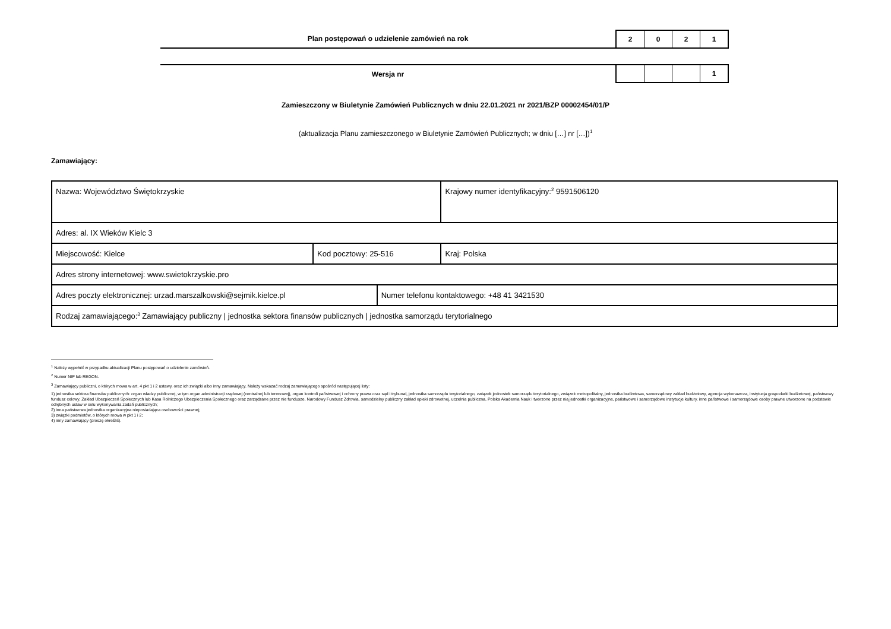Plan postępowań o udzielenie zamówień na rok
2 0 2 1
Wersja nr
1
Zamieszczony w Biuletynie Zamówień Publicznych w dniu 22.01.2021 nr 2021/BZP 00002454/01/P
(aktualizacja Planu zamieszczonego w Biuletynie Zamówień Publicznych; w dniu […] nr […])<sup>1</sup>
Zamawiający:
| Nazwa: Województwo Świętokrzyskie | | | Krajowy numer identyfikacyjny:<sup>2</sup> 9591506120 |
| Adres: al. IX Wieków Kielc 3 | | | |
| Miejscowość: Kielce | Kod pocztowy: 25-516 | | Kraj: Polska |
| Adres strony internetowej: www.swietokrzyskie.pro | | | |
| Adres poczty elektronicznej: urzad.marszalkowski@sejmik.kielce.pl | | Numer telefonu kontaktowego: +48 41 3421530 | |
| Rodzaj zamawiającego:<sup>3</sup> Zamawiający publiczny / jednostka sektora finansów publicznych / jednostka samorządu terytorialnego | | | |
<sup>1</sup> Należy wypełnić w przypadku aktualizacji Planu postępowań o udzielenie zamówień.
<sup>2</sup> Numer NIP lub REGON.
<sup>3</sup> Zamawiający publiczni, o których mowa w art. 4 pkt 1 i 2 ustawy, oraz ich związki albo inny zamawiający. Należy wskazać rodzaj zamawiającego spośród następującej listy:
1) jednostka sektora finansów publicznych: organ władzy publicznej, w tym organ administracji rządowej (centralnej lub terenowej), organ kontroli państwowej i ochrony prawa oraz sąd i trybunał, jednostka samorządu terytorialnego, związek jednostek samorządu terytorialnego, związek metropolitalny, jednostka budżetowa, samorządowy zakład budżetowy, agencja wykonawcza, instytucja gospodarki budżetowej, państwowy fundusz celowy, Zakład Ubezpieczeń Społecznych lub Kasa Rolniczego Ubezpieczenia Społecznego oraz zarządzane przez nie fundusze, Narodowy Fundusz Zdrowia, samodzielny publiczny zakład opieki zdrowotnej, uczelnia publiczna, Polska Akademia Nauk i tworzone przez nią jednostki organizacyjne, państwowe i samorządowe instytucje kultury, inne państwowe i samorządowe osoby prawne utworzone na podstawie odrębnych ustaw w celu wykonywania zadań publicznych;
2) inna państwowa jednostka organizacyjna nieposiadająca osobowości prawnej;
3) związki podmiotów, o których mowa w pkt 1 i 2;
4) inny zamawiający (proszę określić).